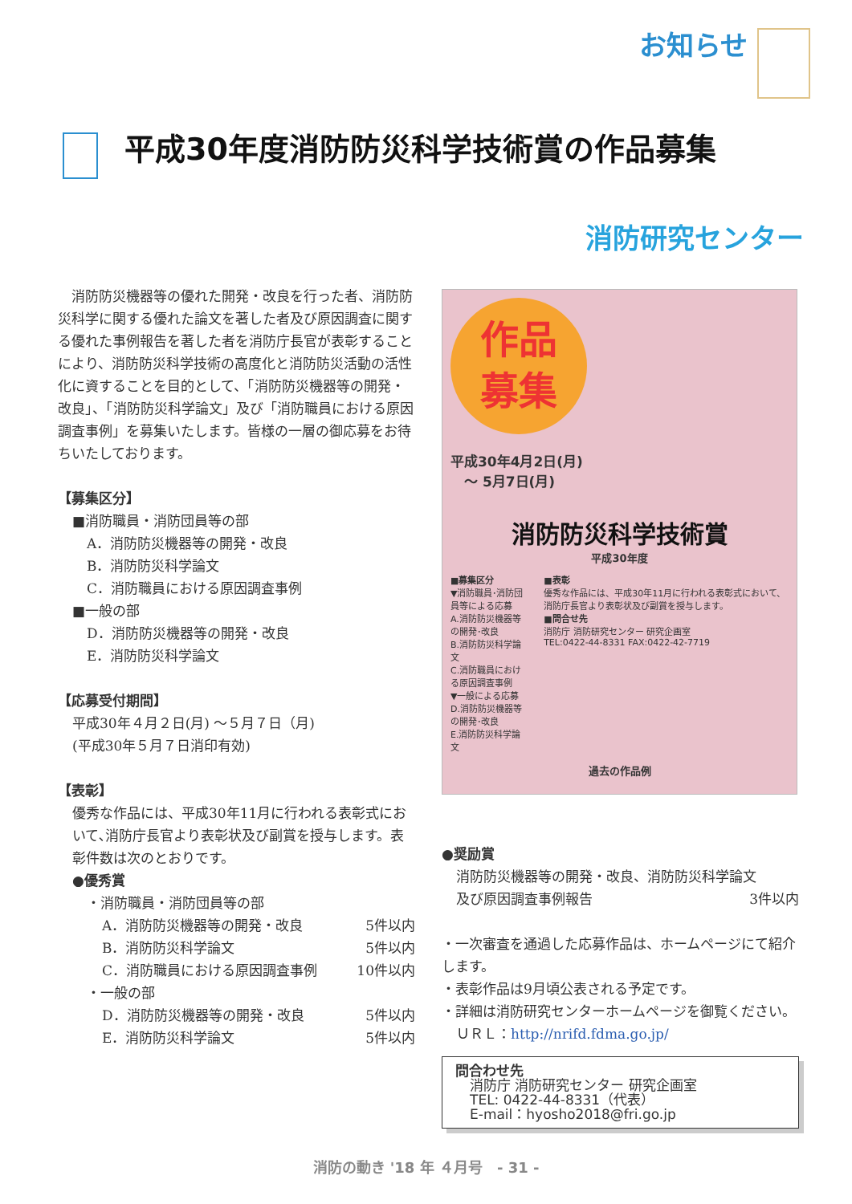お知らせ
平成30年度消防防災科学技術賞の作品募集
消防研究センター
　消防防災機器等の優れた開発・改良を行った者、消防防災科学に関する優れた論文を著した者及び原因調査に関する優れた事例報告を著した者を消防庁長官が表彰することにより、消防防災科学技術の高度化と消防防災活動の活性化に資することを目的として、「消防防災機器等の開発・改良」、「消防防災科学論文」及び「消防職員における原因調査事例」を募集いたします。皆様の一層の御応募をお待ちいたしております。
【募集区分】
■消防職員・消防団員等の部
A．消防防災機器等の開発・改良
B．消防防災科学論文
C．消防職員における原因調査事例
■一般の部
D．消防防災機器等の開発・改良
E．消防防災科学論文
【応募受付期間】
平成30年４月２日(月) ～５月７日（月)
(平成30年５月７日消印有効)
【表彰】
優秀な作品には、平成30年11月に行われる表彰式において､消防庁長官より表彰状及び副賞を授与します。表彰件数は次のとおりです。
●優秀賞
・消防職員・消防団員等の部
A．消防防災機器等の開発・改良 5件以内
B．消防防災科学論文 5件以内
C．消防職員における原因調査事例 10件以内
・一般の部
D．消防防災機器等の開発・改良 5件以内
E．消防防災科学論文 5件以内
作品
募集
平成30年4月2日(月)
　～ 5月7日(月)
消防防災科学技術賞
平成30年度
■募集区分
▼消防職員･消防団員等による応募
A.消防防災機器等の開発･改良
B.消防防災科学論文
C.消防職員における原因調査事例
▼一般による応募
D.消防防災機器等の開発･改良
E.消防防災科学論文
■表彰
優秀な作品には、平成30年11月に行われる表彰式において、消防庁長官より表彰状及び副賞を授与します。
■問合せ先
消防庁 消防研究センター 研究企画室
TEL:0422-44-8331 FAX:0422-42-7719
過去の作品例
●奨励賞
消防防災機器等の開発・改良、消防防災科学論文
及び原因調査事例報告 3件以内
・一次審査を通過した応募作品は、ホームページにて紹介します。
・表彰作品は9月頃公表される予定です。
・詳細は消防研究センターホームページを御覧ください。
ＵＲＬ：http://nrifd.fdma.go.jp/
問合わせ先
消防庁 消防研究センター 研究企画室
TEL: 0422-44-8331（代表）
E-mail：hyosho2018@fri.go.jp
消防の動き '18 年 ４月号　- 31 -